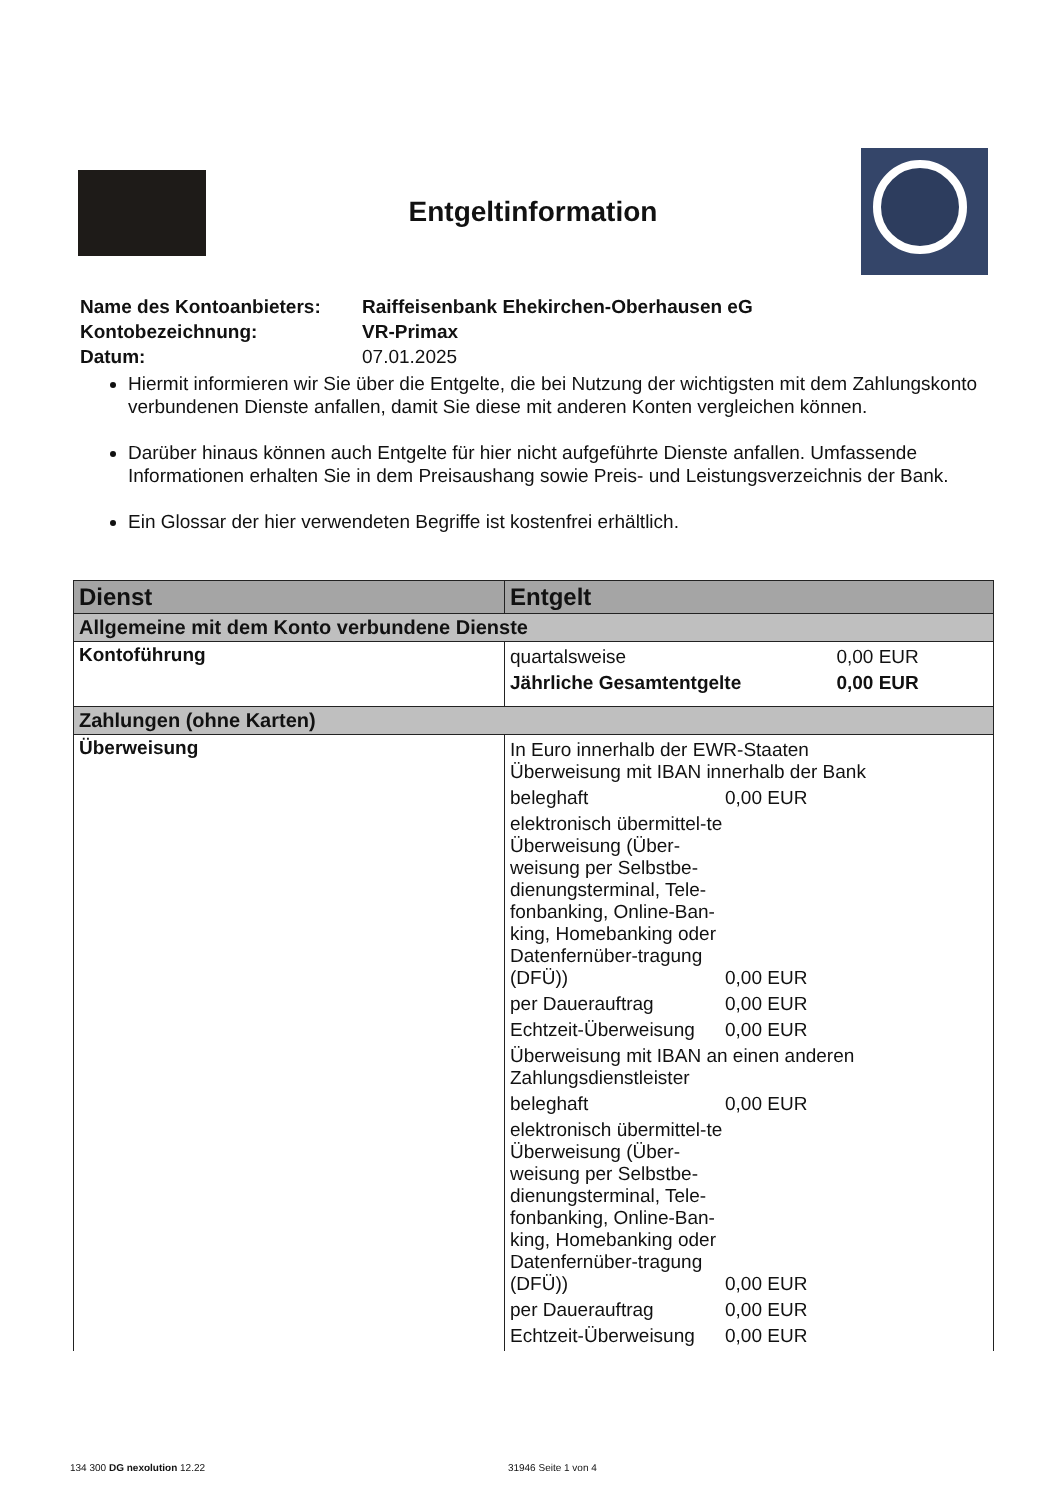Entgeltinformation
| Name des Kontoanbieters: | Raiffeisenbank Ehekirchen-Oberhausen eG |
| Kontobezeichnung: | VR-Primax |
| Datum: | 07.01.2025 |
Hiermit informieren wir Sie über die Entgelte, die bei Nutzung der wichtigsten mit dem Zahlungs­konto verbundenen Dienste anfallen, damit Sie diese mit anderen Konten vergleichen können.
Darüber hinaus können auch Entgelte für hier nicht aufgeführte Dienste anfallen. Umfassende Informationen erhalten Sie in dem Preisaushang sowie Preis- und Leistungsverzeichnis der Bank.
Ein Glossar der hier verwendeten Begriffe ist kostenfrei erhältlich.
| Dienst | Entgelt |
| --- | --- |
| Allgemeine mit dem Konto verbundene Dienste | |
| Kontoführung | / quartalsweise / 0,00 EUR / / Jährliche Gesamtentgelte / 0,00 EUR / |
| Zahlungen (ohne Karten) | |
| Überweisung | / In Euro innerhalb der EWR-Staaten Überweisung mit IBAN innerhalb der Bank / / / beleghaft / 0,00 EUR / / elektronisch übermittel-te Überweisung (Über-weisung per Selbstbe-dienungsterminal, Tele-fonbanking, Online-Ban-king, Homebanking oder Datenfernüber-tragung (DFÜ)) / 0,00 EUR / / per Dauerauftrag / 0,00 EUR / / Echtzeit-Überweisung / 0,00 EUR / / Überweisung mit IBAN an einen anderen Zahlungsdienstleister / / / beleghaft / 0,00 EUR / / elektronisch übermittel-te Überweisung (Über-weisung per Selbstbe-dienungsterminal, Tele-fonbanking, Online-Ban-king, Homebanking oder Datenfernüber-tragung (DFÜ)) / 0,00 EUR / / per Dauerauftrag / 0,00 EUR / / Echtzeit-Überweisung / 0,00 EUR / |
134 300 DG nexolution 12.22 31946 Seite 1 von 4